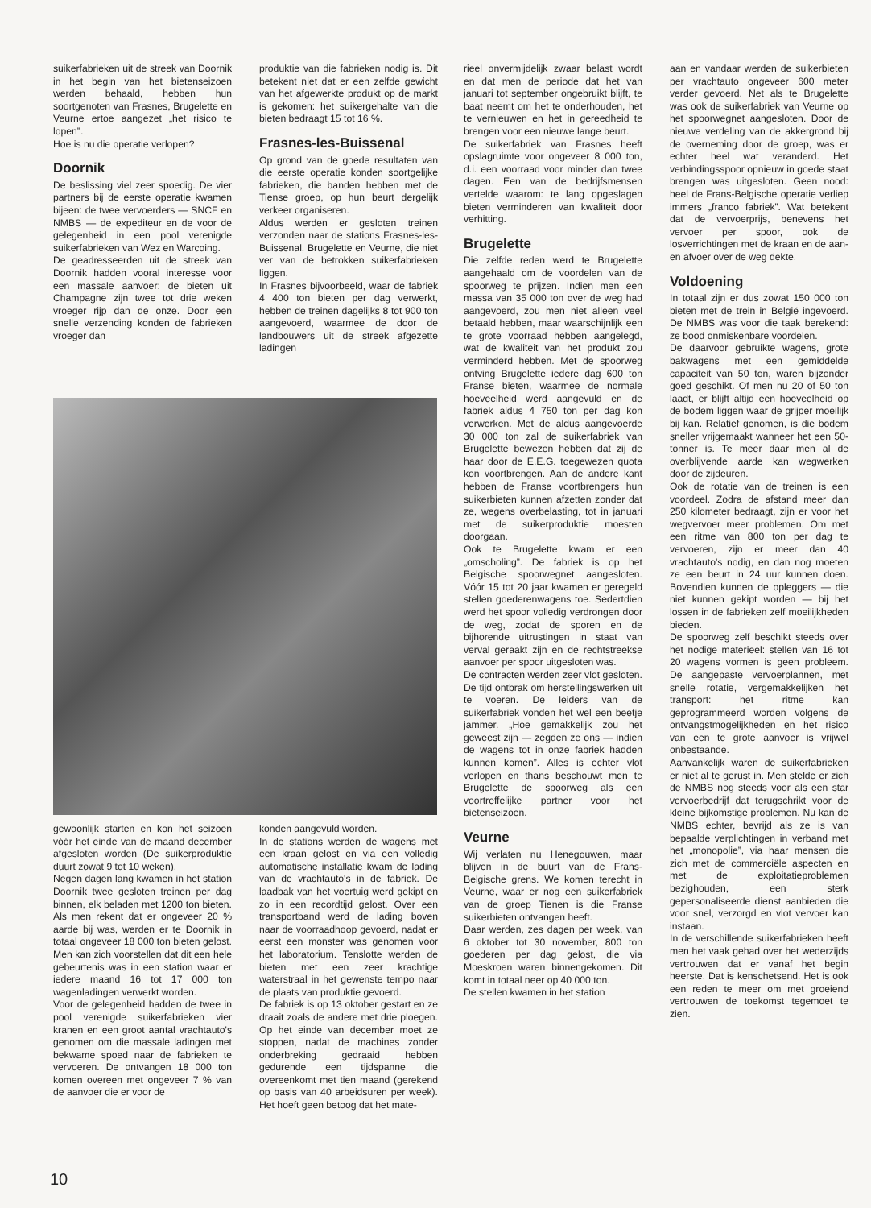suikerfabrieken uit de streek van Doornik in het begin van het bietenseizoen werden behaald, hebben hun soortgenoten van Frasnes, Brugelette en Veurne ertoe aangezet „het risico te lopen”.
Hoe is nu die operatie verlopen?
Doornik
De beslissing viel zeer spoedig. De vier partners bij de eerste operatie kwamen bijeen: de twee vervoerders — SNCF en NMBS — de expediteur en de voor de gelegenheid in een pool verenigde suikerfabrieken van Wez en Warcoing.
De geadresseerden uit de streek van Doornik hadden vooral interesse voor een massale aanvoer: de bieten uit Champagne zijn twee tot drie weken vroeger rijp dan de onze. Door een snelle verzending konden de fabrieken vroeger dan
produktie van die fabrieken nodig is. Dit betekent niet dat er een zelfde gewicht van het afgewerkte produkt op de markt is gekomen: het suikergehalte van die bieten bedraagt 15 tot 16 %.
Frasnes-les-Buissenal
Op grond van de goede resultaten van die eerste operatie konden soortgelijke fabrieken, die banden hebben met de Tiense groep, op hun beurt dergelijk verkeer organiseren.
Aldus werden er gesloten treinen verzonden naar de stations Frasnes-les-Buissenal, Brugelette en Veurne, die niet ver van de betrokken suikerfabrieken liggen.
In Frasnes bijvoorbeeld, waar de fabriek 4 400 ton bieten per dag verwerkt, hebben de treinen dagelijks 8 tot 900 ton aangevoerd, waarmee de door de landbouwers uit de streek afgezette ladingen
gewoonlijk starten en kon het seizoen vóór het einde van de maand december afgesloten worden (De suikerproduktie duurt zowat 9 tot 10 weken).
Negen dagen lang kwamen in het station Doornik twee gesloten treinen per dag binnen, elk beladen met 1200 ton bieten. Als men rekent dat er ongeveer 20 % aarde bij was, werden er te Doornik in totaal ongeveer 18 000 ton bieten gelost. Men kan zich voorstellen dat dit een hele gebeurtenis was in een station waar er iedere maand 16 tot 17 000 ton wagenladingen verwerkt worden.
Voor de gelegenheid hadden de twee in pool verenigde suikerfabrieken vier kranen en een groot aantal vrachtauto's genomen om die massale ladingen met bekwame spoed naar de fabrieken te vervoeren. De ontvangen 18 000 ton komen overeen met ongeveer 7 % van de aanvoer die er voor de
konden aangevuld worden.
In de stations werden de wagens met een kraan gelost en via een volledig automatische installatie kwam de lading van de vrachtauto's in de fabriek. De laadbak van het voertuig werd gekipt en zo in een recordtijd gelost. Over een transportband werd de lading boven naar de voorraadhoop gevoerd, nadat er eerst een monster was genomen voor het laboratorium. Tenslotte werden de bieten met een zeer krachtige waterstraal in het gewenste tempo naar de plaats van produktie gevoerd.
De fabriek is op 13 oktober gestart en ze draait zoals de andere met drie ploegen. Op het einde van december moet ze stoppen, nadat de machines zonder onderbreking gedraaid hebben gedurende een tijdspanne die overeenkomt met tien maand (gerekend op basis van 40 arbeidsuren per week). Het hoeft geen betoog dat het mate-
rieel onvermijdelijk zwaar belast wordt en dat men de periode dat het van januari tot september ongebruikt blijft, te baat neemt om het te onderhouden, het te vernieuwen en het in gereedheid te brengen voor een nieuwe lange beurt.
De suikerfabriek van Frasnes heeft opslagruimte voor ongeveer 8 000 ton, d.i. een voorraad voor minder dan twee dagen. Een van de bedrijfsmensen vertelde waarom: te lang opgeslagen bieten verminderen van kwaliteit door verhitting.
Brugelette
Die zelfde reden werd te Brugelette aangehaald om de voordelen van de spoorweg te prijzen. Indien men een massa van 35 000 ton over de weg had aangevoerd, zou men niet alleen veel betaald hebben, maar waarschijnlijk een te grote voorraad hebben aangelegd, wat de kwaliteit van het produkt zou verminderd hebben. Met de spoorweg ontving Brugelette iedere dag 600 ton Franse bieten, waarmee de normale hoeveelheid werd aangevuld en de fabriek aldus 4 750 ton per dag kon verwerken. Met de aldus aangevoerde 30 000 ton zal de suikerfabriek van Brugelette bewezen hebben dat zij de haar door de E.E.G. toegewezen quota kon voortbrengen. Aan de andere kant hebben de Franse voortbrengers hun suikerbieten kunnen afzetten zonder dat ze, wegens overbelasting, tot in januari met de suikerproduktie moesten doorgaan.
Ook te Brugelette kwam er een „omscholing”. De fabriek is op het Belgische spoorwegnet aangesloten. Vóór 15 tot 20 jaar kwamen er geregeld stellen goederenwagens toe. Sedertdien werd het spoor volledig verdrongen door de weg, zodat de sporen en de bijhorende uitrustingen in staat van verval geraakt zijn en de rechtstreekse aanvoer per spoor uitgesloten was.
De contracten werden zeer vlot gesloten. De tijd ontbrak om herstellingswerken uit te voeren. De leiders van de suikerfabriek vonden het wel een beetje jammer. „Hoe gemakkelijk zou het geweest zijn — zegden ze ons — indien de wagens tot in onze fabriek hadden kunnen komen”. Alles is echter vlot verlopen en thans beschouwt men te Brugelette de spoorweg als een voortreffelijke partner voor het bietenseizoen.
Veurne
Wij verlaten nu Henegouwen, maar blijven in de buurt van de Frans-Belgische grens. We komen terecht in Veurne, waar er nog een suikerfabriek van de groep Tienen is die Franse suikerbieten ontvangen heeft.
Daar werden, zes dagen per week, van 6 oktober tot 30 november, 800 ton goederen per dag gelost, die via Moeskroen waren binnengekomen. Dit komt in totaal neer op 40 000 ton.
De stellen kwamen in het station
aan en vandaar werden de suikerbieten per vrachtauto ongeveer 600 meter verder gevoerd. Net als te Brugelette was ook de suikerfabriek van Veurne op het spoorwegnet aangesloten. Door de nieuwe verdeling van de akkergrond bij de overneming door de groep, was er echter heel wat veranderd. Het verbindingsspoor opnieuw in goede staat brengen was uitgesloten. Geen nood: heel de Frans-Belgische operatie verliep immers „franco fabriek”. Wat betekent dat de vervoerprijs, benevens het vervoer per spoor, ook de losverrichtingen met de kraan en de aan- en afvoer over de weg dekte.
Voldoening
In totaal zijn er dus zowat 150 000 ton bieten met de trein in België ingevoerd. De NMBS was voor die taak berekend: ze bood onmiskenbare voordelen.
De daarvoor gebruikte wagens, grote bakwagens met een gemiddelde capaciteit van 50 ton, waren bijzonder goed geschikt. Of men nu 20 of 50 ton laadt, er blijft altijd een hoeveelheid op de bodem liggen waar de grijper moeilijk bij kan. Relatief genomen, is die bodem sneller vrijgemaakt wanneer het een 50-tonner is. Te meer daar men al de overblijvende aarde kan wegwerken door de zijdeuren.
Ook de rotatie van de treinen is een voordeel. Zodra de afstand meer dan 250 kilometer bedraagt, zijn er voor het wegvervoer meer problemen. Om met een ritme van 800 ton per dag te vervoeren, zijn er meer dan 40 vrachtauto's nodig, en dan nog moeten ze een beurt in 24 uur kunnen doen. Bovendien kunnen de opleggers — die niet kunnen gekipt worden — bij het lossen in de fabrieken zelf moeilijkheden bieden.
De spoorweg zelf beschikt steeds over het nodige materieel: stellen van 16 tot 20 wagens vormen is geen probleem. De aangepaste vervoerplannen, met snelle rotatie, vergemakkelijken het transport: het ritme kan geprogrammeerd worden volgens de ontvangstmogelijkheden en het risico van een te grote aanvoer is vrijwel onbestaande.
Aanvankelijk waren de suikerfabrieken er niet al te gerust in. Men stelde er zich de NMBS nog steeds voor als een star vervoerbedrijf dat terugschrikt voor de kleine bijkomstige problemen. Nu kan de NMBS echter, bevrijd als ze is van bepaalde verplichtingen in verband met het „monopolie”, via haar mensen die zich met de commerciële aspecten en met de exploitatieproblemen bezighouden, een sterk gepersonaliseerde dienst aanbieden die voor snel, verzorgd en vlot vervoer kan instaan.
In de verschillende suikerfabrieken heeft men het vaak gehad over het wederzijds vertrouwen dat er vanaf het begin heerste. Dat is kenschetsend. Het is ook een reden te meer om met groeiend vertrouwen de toekomst tegemoet te zien.
10